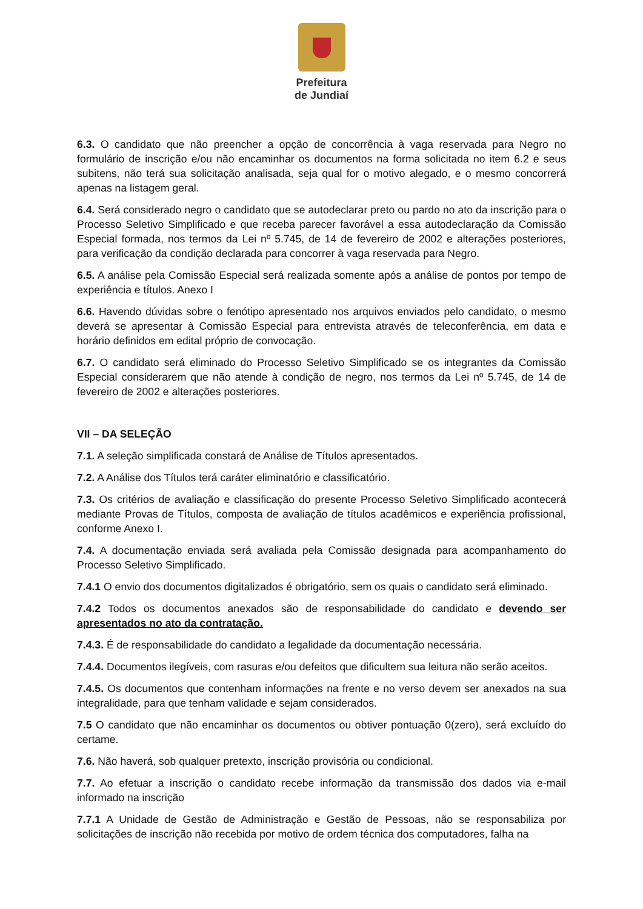Prefeitura
de Jundiaí
6.3. O candidato que não preencher a opção de concorrência à vaga reservada para Negro no formulário de inscrição e/ou não encaminhar os documentos na forma solicitada no item 6.2 e seus subitens, não terá sua solicitação analisada, seja qual for o motivo alegado, e o mesmo concorrerá apenas na listagem geral.
6.4. Será considerado negro o candidato que se autodeclarar preto ou pardo no ato da inscrição para o Processo Seletivo Simplificado e que receba parecer favorável a essa autodeclaração da Comissão Especial formada, nos termos da Lei nº 5.745, de 14 de fevereiro de 2002 e alterações posteriores, para verificação da condição declarada para concorrer à vaga reservada para Negro.
6.5. A análise pela Comissão Especial será realizada somente após a análise de pontos por tempo de experiência e títulos. Anexo I
6.6. Havendo dúvidas sobre o fenótipo apresentado nos arquivos enviados pelo candidato, o mesmo deverá se apresentar à Comissão Especial para entrevista através de teleconferência, em data e horário definidos em edital próprio de convocação.
6.7. O candidato será eliminado do Processo Seletivo Simplificado se os integrantes da Comissão Especial considerarem que não atende à condição de negro, nos termos da Lei nº 5.745, de 14 de fevereiro de 2002 e alterações posteriores.
VII – DA SELEÇÃO
7.1. A seleção simplificada constará de Análise de Títulos apresentados.
7.2. A Análise dos Títulos terá caráter eliminatório e classificatório.
7.3. Os critérios de avaliação e classificação do presente Processo Seletivo Simplificado acontecerá mediante Provas de Títulos, composta de avaliação de títulos acadêmicos e experiência profissional, conforme Anexo I.
7.4. A documentação enviada será avaliada pela Comissão designada para acompanhamento do Processo Seletivo Simplificado.
7.4.1 O envio dos documentos digitalizados é obrigatório, sem os quais o candidato será eliminado.
7.4.2 Todos os documentos anexados são de responsabilidade do candidato e devendo ser apresentados no ato da contratação.
7.4.3. É de responsabilidade do candidato a legalidade da documentação necessária.
7.4.4. Documentos ilegíveis, com rasuras e/ou defeitos que dificultem sua leitura não serão aceitos.
7.4.5. Os documentos que contenham informações na frente e no verso devem ser anexados na sua integralidade, para que tenham validade e sejam considerados.
7.5 O candidato que não encaminhar os documentos ou obtiver pontuação 0(zero), será excluído do certame.
7.6. Não haverá, sob qualquer pretexto, inscrição provisória ou condicional.
7.7. Ao efetuar a inscrição o candidato recebe informação da transmissão dos dados via e-mail informado na inscrição
7.7.1 A Unidade de Gestão de Administração e Gestão de Pessoas, não se responsabiliza por solicitações de inscrição não recebida por motivo de ordem técnica dos computadores, falha na